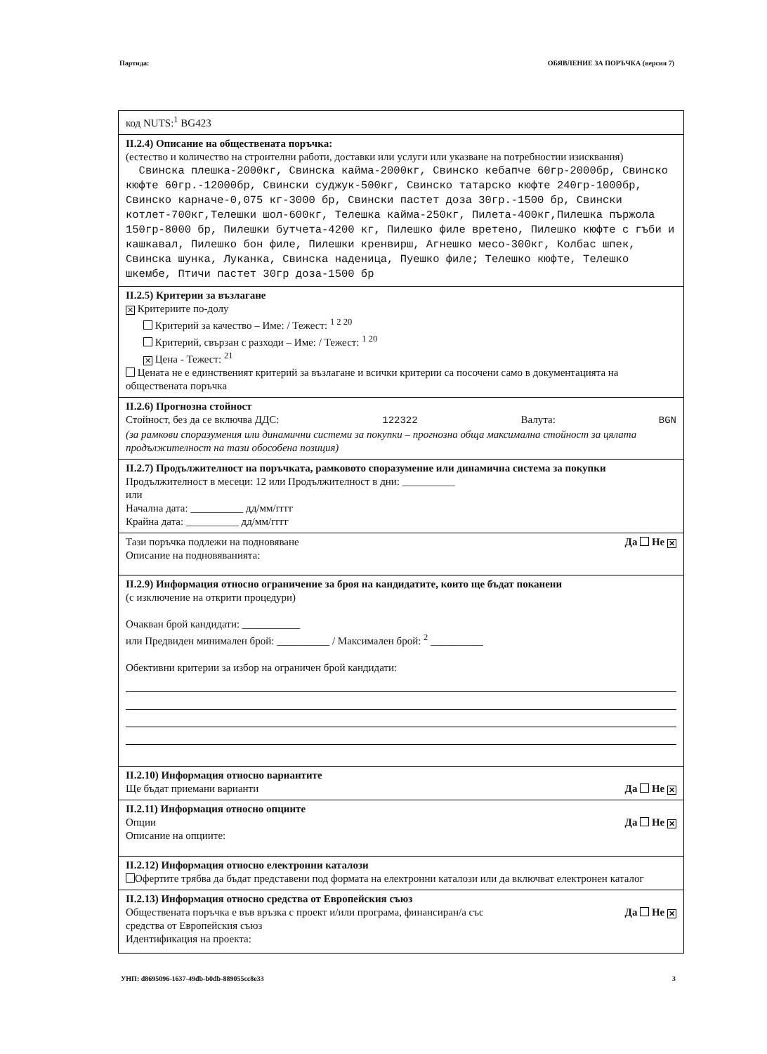Партида: ОБЯВЛЕНИЕ ЗА ПОРЪЧКА (версия 7)
код NUTS:<sup>1</sup> BG423
II.2.4) Описание на обществената поръчка:
(естество и количество на строителни работи, доставки или услуги или указване на потребностии изисквания)
Свинска плешка-2000кг, Свинска кайма-2000кг, Свинско кебапче 60гр-2000бр, Свинско кюфте 60гр.-12000бр, Свински суджук-500кг, Свинско татарско кюфте 240гр-1000бр, Свинско карначе-0,075 кг-3000 бр, Свински пастет доза 30гр.-1500 бр, Свински котлет-700кг,Телешки шол-600кг, Телешка кайма-250кг, Пилета-400кг,Пилешка пържола 150гр-8000 бр, Пилешки бутчета-4200 кг, Пилешко филе вретено, Пилешко кюфте с гъби и кашкавал, Пилешко бон филе, Пилешки кренвирш, Агнешко месо-300кг, Колбас шпек, Свинска шунка, Луканка, Свинска наденица, Пуешко филе; Телешко кюфте, Телешко шкембе, Птичи пастет 30гр доза-1500 бр
II.2.5) Критерии за възлагане
✕ Критериите по-долу
Критерий за качество – Име: / Тежест: <sup>1 2 20</sup>
Критерий, свързан с разходи – Име: / Тежест: <sup>1 20</sup>
✕ Цена - Тежест: <sup>21</sup>
Цената не е единственият критерий за възлагане и всички критерии са посочени само в документацията на обществената поръчка
II.2.6) Прогнозна стойност
Стойност, без да се включва ДДС: 122322 Валута: BGN
(за рамкови споразумения или динамични системи за покупки – прогнозна обща максимална стойност за цялата продължителност на тази обособена позиция)
II.2.7) Продължителност на поръчката, рамковото споразумение или динамична система за покупки
Продължителност в месеци: 12 или Продължителност в дни: __________
или
Начална дата: __________ дд/мм/гггг
Крайна дата: __________ дд/мм/гггг
Тази поръчка подлежи на подновяване Да Не ✕
Описание на подновяванията:
II.2.9) Информация относно ограничение за броя на кандидатите, които ще бъдат поканени
(с изключение на открити процедури)
Очакван брой кандидати: ___________
или Предвиден минимален брой: __________ / Максимален брой: <sup>2</sup> __________
Обективни критерии за избор на ограничен брой кандидати:
II.2.10) Информация относно вариантите
Ще бъдат приемани варианти Да Не ✕
II.2.11) Информация относно опциите
Опции Да Не ✕
Описание на опциите:
II.2.12) Информация относно електронни каталози
Офертите трябва да бъдат представени под формата на електронни каталози или да включват електронен каталог
II.2.13) Информация относно средства от Европейския съюз
Обществената поръчка е във връзка с проект и/или програма, финансиран/а със
средства от Европейския съюз Да Не ✕
Идентификация на проекта:
УНП: d8695096-1637-49db-b0db-889055cc8e33 3